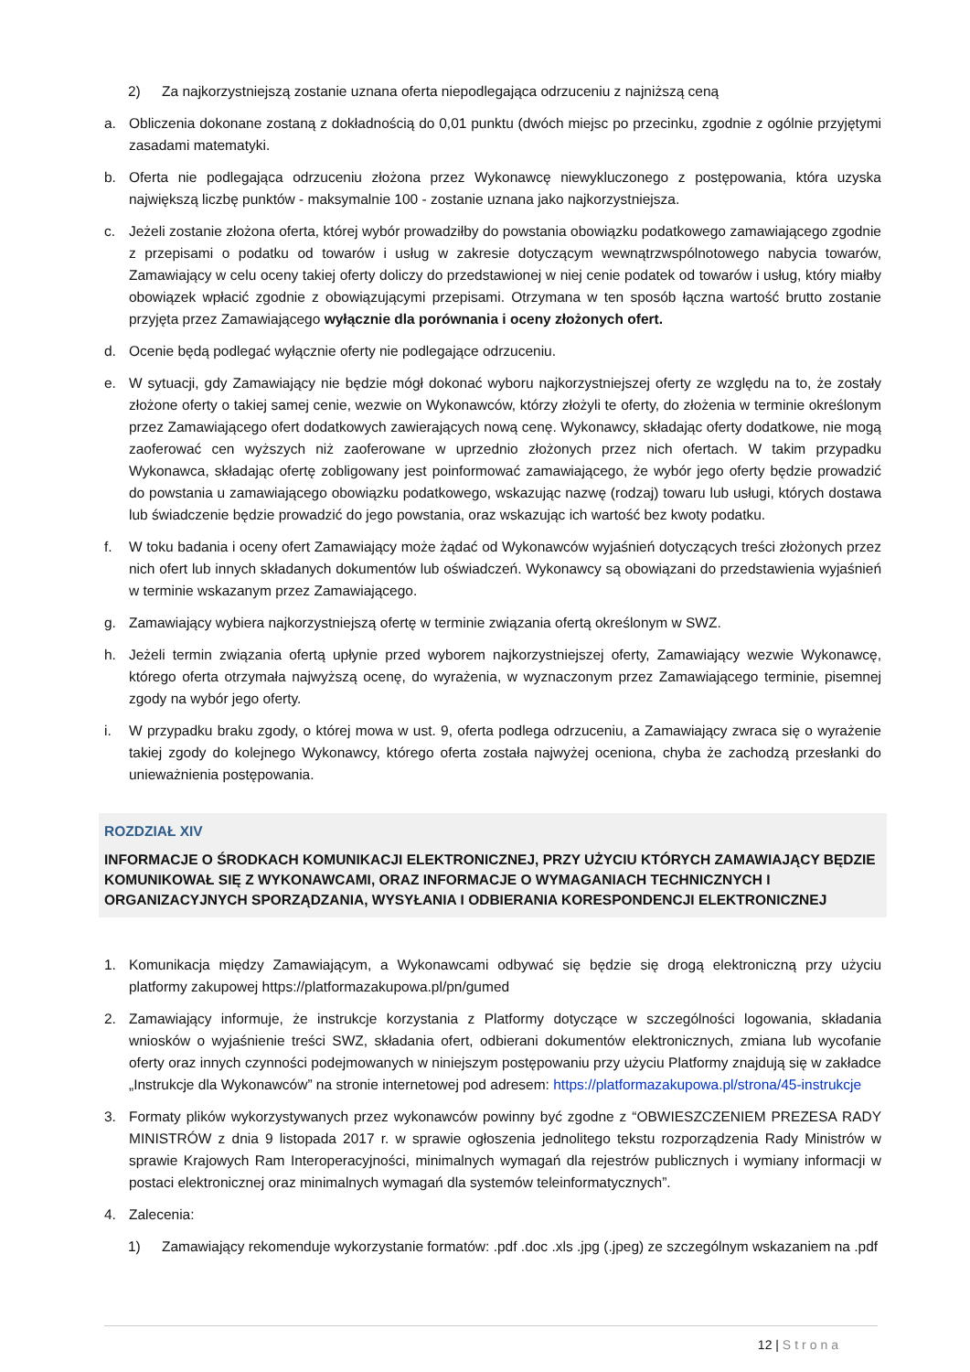2) Za najkorzystniejszą zostanie uznana oferta niepodlegająca odrzuceniu z najniższą ceną
a. Obliczenia dokonane zostaną z dokładnością do 0,01 punktu (dwóch miejsc po przecinku, zgodnie z ogólnie przyjętymi zasadami matematyki.
b. Oferta nie podlegająca odrzuceniu złożona przez Wykonawcę niewykluczonego z postępowania, która uzyska największą liczbę punktów - maksymalnie 100 - zostanie uznana jako najkorzystniejsza.
c. Jeżeli zostanie złożona oferta, której wybór prowadziłby do powstania obowiązku podatkowego zamawiającego zgodnie z przepisami o podatku od towarów i usług w zakresie dotyczącym wewnątrzwspólnotowego nabycia towarów, Zamawiający w celu oceny takiej oferty doliczy do przedstawionej w niej cenie podatek od towarów i usług, który miałby obowiązek wpłacić zgodnie z obowiązującymi przepisami. Otrzymana w ten sposób łączna wartość brutto zostanie przyjęta przez Zamawiającego wyłącznie dla porównania i oceny złożonych ofert.
d. Ocenie będą podlegać wyłącznie oferty nie podlegające odrzuceniu.
e. W sytuacji, gdy Zamawiający nie będzie mógł dokonać wyboru najkorzystniejszej oferty ze względu na to, że zostały złożone oferty o takiej samej cenie, wezwie on Wykonawców, którzy złożyli te oferty, do złożenia w terminie określonym przez Zamawiającego ofert dodatkowych zawierających nową cenę. Wykonawcy, składając oferty dodatkowe, nie mogą zaoferować cen wyższych niż zaoferowane w uprzednio złożonych przez nich ofertach. W takim przypadku Wykonawca, składając ofertę zobligowany jest poinformować zamawiającego, że wybór jego oferty będzie prowadzić do powstania u zamawiającego obowiązku podatkowego, wskazując nazwę (rodzaj) towaru lub usługi, których dostawa lub świadczenie będzie prowadzić do jego powstania, oraz wskazując ich wartość bez kwoty podatku.
f. W toku badania i oceny ofert Zamawiający może żądać od Wykonawców wyjaśnień dotyczących treści złożonych przez nich ofert lub innych składanych dokumentów lub oświadczeń. Wykonawcy są obowiązani do przedstawienia wyjaśnień w terminie wskazanym przez Zamawiającego.
g. Zamawiający wybiera najkorzystniejszą ofertę w terminie związania ofertą określonym w SWZ.
h. Jeżeli termin związania ofertą upłynie przed wyborem najkorzystniejszej oferty, Zamawiający wezwie Wykonawcę, którego oferta otrzymała najwyższą ocenę, do wyrażenia, w wyznaczonym przez Zamawiającego terminie, pisemnej zgody na wybór jego oferty.
i. W przypadku braku zgody, o której mowa w ust. 9, oferta podlega odrzuceniu, a Zamawiający zwraca się o wyrażenie takiej zgody do kolejnego Wykonawcy, którego oferta została najwyżej oceniona, chyba że zachodzą przesłanki do unieważnienia postępowania.
ROZDZIAŁ XIV
INFORMACJE O ŚRODKACH KOMUNIKACJI ELEKTRONICZNEJ, PRZY UŻYCIU KTÓRYCH ZAMAWIAJĄCY BĘDZIE KOMUNIKOWAŁ SIĘ Z WYKONAWCAMI, ORAZ INFORMACJE O WYMAGANIACH TECHNICZNYCH I ORGANIZACYJNYCH SPORZĄDZANIA, WYSYŁANIA I ODBIERANIA KORESPONDENCJI ELEKTRONICZNEJ
1. Komunikacja między Zamawiającym, a Wykonawcami odbywać się będzie się drogą elektroniczną przy użyciu platformy zakupowej https://platformazakupowa.pl/pn/gumed
2. Zamawiający informuje, że instrukcje korzystania z Platformy dotyczące w szczególności logowania, składania wniosków o wyjaśnienie treści SWZ, składania ofert, odbierani dokumentów elektronicznych, zmiana lub wycofanie oferty oraz innych czynności podejmowanych w niniejszym postępowaniu przy użyciu Platformy znajdują się w zakładce „Instrukcje dla Wykonawców” na stronie internetowej pod adresem: https://platformazakupowa.pl/strona/45-instrukcje
3. Formaty plików wykorzystywanych przez wykonawców powinny być zgodne z “OBWIESZCZENIEM PREZESA RADY MINISTRÓW z dnia 9 listopada 2017 r. w sprawie ogłoszenia jednolitego tekstu rozporządzenia Rady Ministrów w sprawie Krajowych Ram Interoperacyjności, minimalnych wymagań dla rejestrów publicznych i wymiany informacji w postaci elektronicznej oraz minimalnych wymagań dla systemów teleinformatycznych”.
4. Zalecenia:
1) Zamawiający rekomenduje wykorzystanie formatów: .pdf .doc .xls .jpg (.jpeg) ze szczególnym wskazaniem na .pdf
12 | Strona